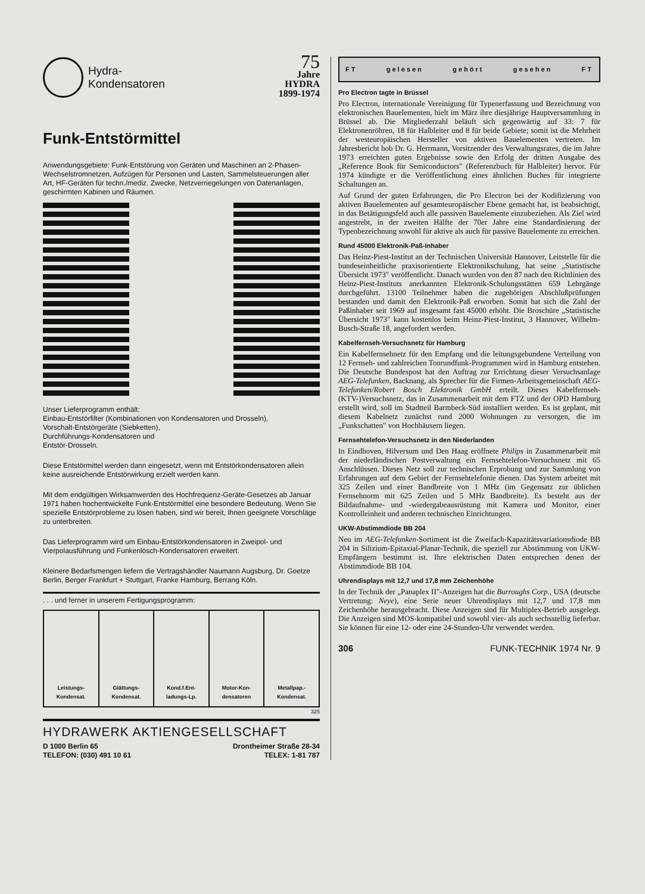Hydra-
Kondensatoren
75
Jahre
HYDRA
1899-1974
Funk-Entstörmittel
Anwendungsgebiete: Funk-Entstörung von Geräten und Maschinen an 2-Phasen-Wechselstromnetzen, Aufzügen für Personen und Lasten, Sammelsteuerungen aller Art, HF-Geräten für techn./mediz. Zwecke, Netzverriegelungen von Datenanlagen, geschirmten Kabinen und Räumen.
Unser Lieferprogramm enthält:
Einbau-Entstörfilter (Kombinationen von Kondensatoren und Drosseln),
Vorschalt-Entstörgeräte (Siebketten),
Durchführungs-Kondensatoren und
Entstör-Drosseln.
Diese Entstörmittel werden dann eingesetzt, wenn mit Entstörkondensatoren allein keine ausreichende Entstörwirkung erzielt werden kann.
Mit dem endgültigen Wirksamwerden des Hochfrequenz-Geräte-Gesetzes ab Januar 1971 haben hochentwickelte Funk-Entstörmittel eine besondere Bedeutung. Wenn Sie spezielle Entstörprobleme zu lösen haben, sind wir bereit, Ihnen geeignete Vorschläge zu unterbreiten.
Das Lieferprogramm wird um Einbau-Entstörkondensatoren in Zweipol- und Vierpolausführung und Funkenlösch-Kondensatoren erweitert.
Kleinere Bedarfsmengen liefern die Vertragshändler Naumann Augsburg, Dr. Goetze Berlin, Berger Frankfurt + Stuttgart, Franke Hamburg, Berrang Köln.
. . . und ferner in unserem Fertigungsprogramm:
Leistungs-
Kondensat.
Glättungs-
Kondensat.
Kond.f.Ent-
ladungs-Lp.
Motor-Kon-
densatoren
Metallpap.-
Kondensat.
325
HYDRAWERK AKTIENGESELLSCHAFT
D 1000 Berlin 65
TELEFON: (030) 491 10 61
Drontheimer Straße 28-34
TELEX: 1-81 787
FT gelesen gehört gesehen FT
Pro Electron tagte in Brüssel
Pro Electron, internationale Vereinigung für Typenerfassung und Bezeichnung von elektronischen Bauelementen, hielt im März ihre diesjährige Hauptversammlung in Brüssel ab. Die Mitgliederzahl beläuft sich gegenwärtig auf 33: 7 für Elektronenröhren, 18 für Halbleiter und 8 für beide Gebiete; somit ist die Mehrheit der westeuropäischen Hersteller von aktiven Bauelementen vertreten. Im Jahresbericht hob Dr. G. Herrmann, Vorsitzender des Verwaltungsrates, die im Jahre 1973 erreichten guten Ergebnisse sowie den Erfolg der dritten Ausgabe des „Reference Book für Semiconductors" (Referenzbuch für Halbleiter) hervor. Für 1974 kündigte er die Veröffentlichung eines ähnlichen Buches für integrierte Schaltungen an.
Auf Grund der guten Erfahrungen, die Pro Electron bei der Kodifizierung von aktiven Bauelementen auf gesamteuropäischer Ebene gemacht hat, ist beabsichtigt, in das Betätigungsfeld auch alle passiven Bauelemente einzubeziehen. Als Ziel wird angestrebt, in der zweiten Hälfte der 70er Jahre eine Standardisierung der Typenbezeichnung sowohl für aktive als auch für passive Bauelemente zu erreichen.
Rund 45000 Elektronik-Paß-Inhaber
Das Heinz-Piest-Institut an der Technischen Universität Hannover, Leitstelle für die bundeseinheitliche praxisorientierte Elektronikschulung, hat seine „Statistische Übersicht 1973" veröffentlicht. Danach wurden von den 87 nach den Richtlinien des Heinz-Piest-Instituts anerkannten Elektronik-Schulungsstätten 659 Lehrgänge durchgeführt. 13100 Teilnehmer haben die zugehörigen Abschlußprüfungen bestanden und damit den Elektronik-Paß erworben. Somit hat sich die Zahl der Paßinhaber seit 1969 auf insgesamt fast 45000 erhöht. Die Broschüre „Statistische Übersicht 1973" kann kostenlos beim Heinz-Piest-Institut, 3 Hannover, Wilhelm-Busch-Straße 18, angefordert werden.
Kabelfernseh-Versuchsnetz für Hamburg
Ein Kabelfernsehnetz für den Empfang und die leitungsgebundene Verteilung von 12 Fernseh- und zahlreichen Tonrundfunk-Programmen wird in Hamburg entstehen. Die Deutsche Bundespost hat den Auftrag zur Errichtung dieser Versuchsanlage AEG-Telefunken, Backnang, als Sprecher für die Firmen-Arbeitsgemeinschaft AEG-Telefunken/Robert Bosch Elektronik GmbH erteilt. Dieses Kabelfernseh-(KTV-)Versuchsnetz, das in Zusammenarbeit mit dem FTZ und der OPD Hamburg erstellt wird, soll im Stadtteil Barmbeck-Süd installiert werden. Es ist geplant, mit diesem Kabelnetz zunächst rund 2000 Wohnungen zu versorgen, die im „Funkschatten" von Hochhäusern liegen.
Fernsehtelefon-Versuchsnetz in den Niederlanden
In Eindhoven, Hilversum und Den Haag eröffnete Philips in Zusammenarbeit mit der niederländischen Postverwaltung ein Fernsehtelefon-Versuchsnetz mit 65 Anschlüssen. Dieses Netz soll zur technischen Erprobung und zur Sammlung von Erfahrungen auf dem Gebiet der Fernsehtelefonie dienen. Das System arbeitet mit 325 Zeilen und einer Bandbreite von 1 MHz (im Gegensatz zur üblichen Fernsehnorm mit 625 Zeilen und 5 MHz Bandbreite). Es besteht aus der Bildaufnahme- und -wiedergabeausrüstung mit Kamera und Monitor, einer Kontrolleinheit und anderen technischen Einrichtungen.
UKW-Abstimmdiode BB 204
Neu im AEG-Telefunken-Sortiment ist die Zweifach-Kapazitätsvariationsdiode BB 204 in Silizium-Epitaxial-Planar-Technik, die speziell zur Abstimmung von UKW-Empfängern bestimmt ist. Ihre elektrischen Daten entsprechen denen der Abstimmdiode BB 104.
Uhrendisplays mit 12,7 und 17,8 mm Zeichenhöhe
In der Technik der „Panaplex II"-Anzeigen hat die Burroughs Corp., USA (deutsche Vertretung: Neye), eine Serie neuer Uhrendisplays mit 12,7 und 17,8 mm Zeichenhöhe herausgebracht. Diese Anzeigen sind für Multiplex-Betrieb ausgelegt. Die Anzeigen sind MOS-kompatibel und sowohl vier- als auch sechsstellig lieferbar. Sie können für eine 12- oder eine 24-Stunden-Uhr verwendet werden.
306 FUNK-TECHNIK 1974 Nr. 9